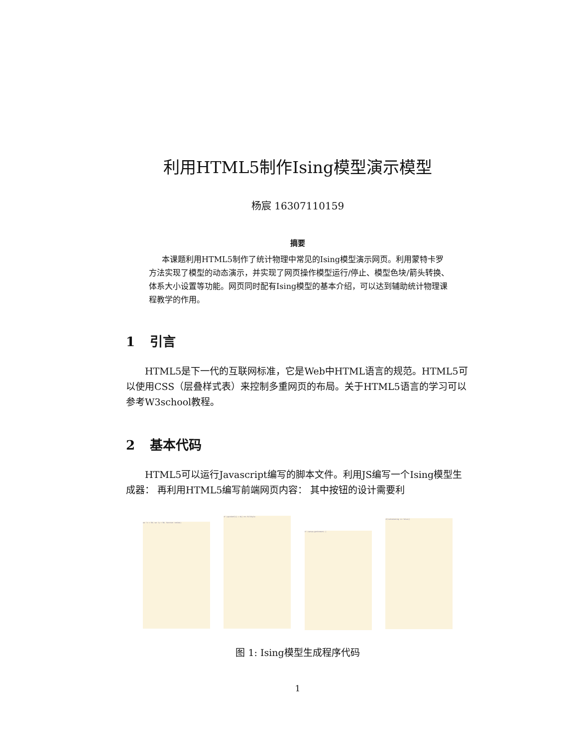利用HTML5制作Ising模型演示模型
杨宸 16307110159
摘要
本课题利用HTML5制作了统计物理中常见的Ising模型演示网页。利用蒙特卡罗方法实现了模型的动态演示，并实现了网页操作模型运行/停止、模型色块/箭头转换、体系大小设置等功能。网页同时配有Ising模型的基本介绍，可以达到辅助统计物理课程教学的作用。
1 引言
HTML5是下一代的互联网标准，它是Web中HTML语言的规范。HTML5可以使用CSS（层叠样式表）来控制多重网页的布局。关于HTML5语言的学习可以参考W3school教程。
2 基本代码
HTML5可以运行Javascript编写的脚本文件。利用JS编写一个Ising模型生成器： 再利用HTML5编写前端网页内容： 其中按钮的设计需要利
var lx = 50; var ly = 50; function runSim()
if (spinConf[i] > 0){ ctx.fillStyle
if (canvas.getContext) {
if(isSimulating === false){
图 1: Ising模型生成程序代码
1